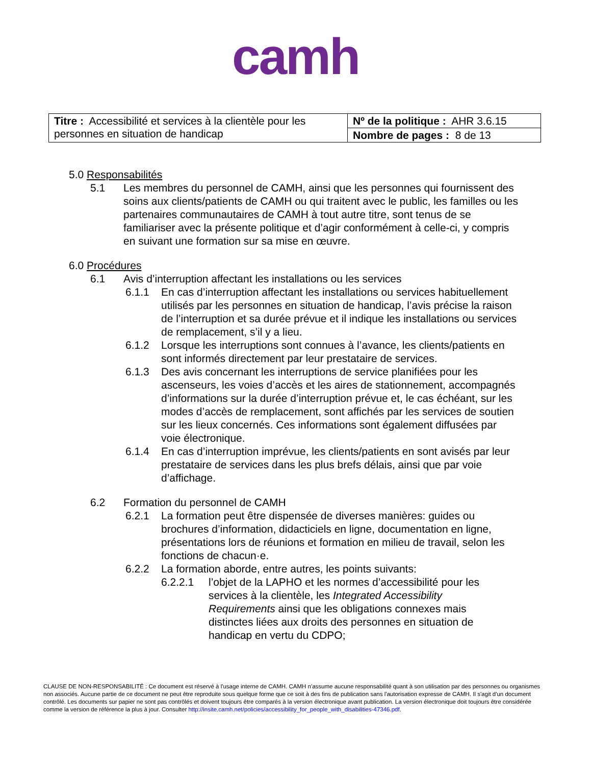camh
| Titre : Accessibilité et services à la clientèle pour les personnes en situation de handicap | Nº de la politique : AHR 3.6.15 |
| | Nombre de pages : 8 de 13 |
5.0 Responsabilités
5.1 Les membres du personnel de CAMH, ainsi que les personnes qui fournissent des soins aux clients/patients de CAMH ou qui traitent avec le public, les familles ou les partenaires communautaires de CAMH à tout autre titre, sont tenus de se familiariser avec la présente politique et d’agir conformément à celle-ci, y compris en suivant une formation sur sa mise en œuvre.
6.0 Procédures
6.1 Avis d’interruption affectant les installations ou les services
6.1.1 En cas d’interruption affectant les installations ou services habituellement utilisés par les personnes en situation de handicap, l’avis précise la raison de l’interruption et sa durée prévue et il indique les installations ou services de remplacement, s’il y a lieu.
6.1.2 Lorsque les interruptions sont connues à l’avance, les clients/patients en sont informés directement par leur prestataire de services.
6.1.3 Des avis concernant les interruptions de service planifiées pour les ascenseurs, les voies d’accès et les aires de stationnement, accompagnés d’informations sur la durée d’interruption prévue et, le cas échéant, sur les modes d’accès de remplacement, sont affichés par les services de soutien sur les lieux concernés. Ces informations sont également diffusées par voie électronique.
6.1.4 En cas d’interruption imprévue, les clients/patients en sont avisés par leur prestataire de services dans les plus brefs délais, ainsi que par voie d’affichage.
6.2 Formation du personnel de CAMH
6.2.1 La formation peut être dispensée de diverses manières: guides ou brochures d’information, didacticiels en ligne, documentation en ligne, présentations lors de réunions et formation en milieu de travail, selon les fonctions de chacun·e.
6.2.2 La formation aborde, entre autres, les points suivants:
6.2.2.1 l’objet de la LAPHO et les normes d’accessibilité pour les services à la clientèle, les Integrated Accessibility Requirements ainsi que les obligations connexes mais distinctes liées aux droits des personnes en situation de handicap en vertu du CDPO;
CLAUSE DE NON-RESPONSABILITÉ : Ce document est réservé à l'usage interne de CAMH. CAMH n'assume aucune responsabilité quant à son utilisation par des personnes ou organismes non associés. Aucune partie de ce document ne peut être reproduite sous quelque forme que ce soit à des fins de publication sans l'autorisation expresse de CAMH. Il s'agit d'un document contrôlé. Les documents sur papier ne sont pas contrôlés et doivent toujours être comparés à la version électronique avant publication. La version électronique doit toujours être considérée comme la version de référence la plus à jour. Consulter http://insite.camh.net/policies/accessibility_for_people_with_disabilities-47346.pdf.